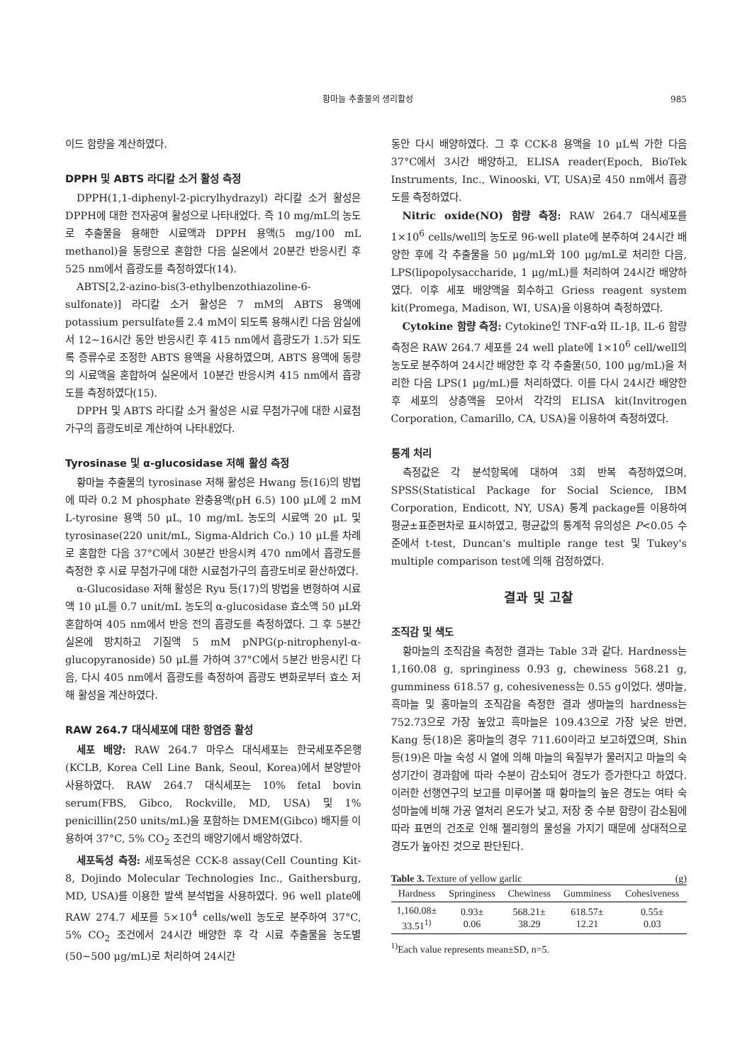황마늘 추출물의 생리활성 985
이드 함량을 계산하였다.
DPPH 및 ABTS 라디칼 소거 활성 측정
DPPH(1,1-diphenyl-2-picrylhydrazyl) 라디칼 소거 활성은 DPPH에 대한 전자공여 활성으로 나타내었다. 즉 10 mg/mL의 농도로 추출물을 용해한 시료액과 DPPH 용액(5 mg/100 mL methanol)을 동량으로 혼합한 다음 실온에서 20분간 반응시킨 후 525 nm에서 흡광도를 측정하였다(14).
ABTS[2,2-azino-bis(3-ethylbenzothiazoline-6-sulfonate)] 라디칼 소거 활성은 7 mM의 ABTS 용액에 potassium persulfate를 2.4 mM이 되도록 용해시킨 다음 암실에서 12~16시간 동안 반응시킨 후 415 nm에서 흡광도가 1.5가 되도록 증류수로 조정한 ABTS 용액을 사용하였으며, ABTS 용액에 동량의 시료액을 혼합하여 실온에서 10분간 반응시켜 415 nm에서 흡광도를 측정하였다(15).
DPPH 및 ABTS 라디칼 소거 활성은 시료 무첨가구에 대한 시료첨가구의 흡광도비로 계산하여 나타내었다.
Tyrosinase 및 α-glucosidase 저해 활성 측정
황마늘 추출물의 tyrosinase 저해 활성은 Hwang 등(16)의 방법에 따라 0.2 M phosphate 완충용액(pH 6.5) 100 μL에 2 mM L-tyrosine 용액 50 μL, 10 mg/mL 농도의 시료액 20 μL 및 tyrosinase(220 unit/mL, Sigma-Aldrich Co.) 10 μL를 차례로 혼합한 다음 37°C에서 30분간 반응시켜 470 nm에서 흡광도를 측정한 후 시료 무첨가구에 대한 시료첨가구의 흡광도비로 환산하였다.
α-Glucosidase 저해 활성은 Ryu 등(17)의 방법을 변형하여 시료액 10 μL를 0.7 unit/mL 농도의 α-glucosidase 효소액 50 μL와 혼합하여 405 nm에서 반응 전의 흡광도를 측정하였다. 그 후 5분간 실온에 방치하고 기질액 5 mM pNPG(p-nitrophenyl-α-glucopyranoside) 50 μL를 가하여 37°C에서 5분간 반응시킨 다음, 다시 405 nm에서 흡광도를 측정하여 흡광도 변화로부터 효소 저해 활성을 계산하였다.
RAW 264.7 대식세포에 대한 항염증 활성
세포 배양: RAW 264.7 마우스 대식세포는 한국세포주은행(KCLB, Korea Cell Line Bank, Seoul, Korea)에서 분양받아 사용하였다. RAW 264.7 대식세포는 10% fetal bovin serum(FBS, Gibco, Rockville, MD, USA) 및 1% penicillin(250 units/mL)을 포함하는 DMEM(Gibco) 배지를 이용하여 37°C, 5% CO<sub>2</sub> 조건의 배양기에서 배양하였다.
세포독성 측정: 세포독성은 CCK-8 assay(Cell Counting Kit-8, Dojindo Molecular Technologies Inc., Gaithersburg, MD, USA)를 이용한 발색 분석법을 사용하였다. 96 well plate에 RAW 274.7 세포를 5×10<sup>4</sup> cells/well 농도로 분주하여 37°C, 5% CO<sub>2</sub> 조건에서 24시간 배양한 후 각 시료 추출물을 농도별(50~500 μg/mL)로 처리하여 24시간
동안 다시 배양하였다. 그 후 CCK-8 용액을 10 μL씩 가한 다음 37°C에서 3시간 배양하고, ELISA reader(Epoch, BioTek Instruments, Inc., Winooski, VT, USA)로 450 nm에서 흡광도를 측정하였다.
Nitric oxide(NO) 함량 측정: RAW 264.7 대식세포를 1×10<sup>6</sup> cells/well의 농도로 96-well plate에 분주하여 24시간 배양한 후에 각 추출물을 50 μg/mL와 100 μg/mL로 처리한 다음, LPS(lipopolysaccharide, 1 μg/mL)를 처리하여 24시간 배양하였다. 이후 세포 배양액을 회수하고 Griess reagent system kit(Promega, Madison, WI, USA)을 이용하여 측정하였다.
Cytokine 함량 측정: Cytokine인 TNF-α와 IL-1β, IL-6 함량 측정은 RAW 264.7 세포를 24 well plate에 1×10<sup>6</sup> cell/well의 농도로 분주하여 24시간 배양한 후 각 추출물(50, 100 μg/mL)을 처리한 다음 LPS(1 μg/mL)를 처리하였다. 이를 다시 24시간 배양한 후 세포의 상층액을 모아서 각각의 ELISA kit(Invitrogen Corporation, Camarillo, CA, USA)을 이용하여 측정하였다.
통계 처리
측정값은 각 분석항목에 대하여 3회 반복 측정하였으며, SPSS(Statistical Package for Social Science, IBM Corporation, Endicott, NY, USA) 통계 package를 이용하여 평균±표준편차로 표시하였고, 평균값의 통계적 유의성은 P<0.05 수준에서 t-test, Duncan's multiple range test 및 Tukey's multiple comparison test에 의해 검정하였다.
결과 및 고찰
조직감 및 색도
황마늘의 조직감을 측정한 결과는 Table 3과 같다. Hardness는 1,160.08 g, springiness 0.93 g, chewiness 568.21 g, gumminess 618.57 g, cohesiveness는 0.55 g이었다. 생마늘, 흑마늘 및 홍마늘의 조직감을 측정한 결과 생마늘의 hardness는 752.73으로 가장 높았고 흑마늘은 109.43으로 가장 낮은 반면, Kang 등(18)은 홍마늘의 경우 711.60이라고 보고하였으며, Shin 등(19)은 마늘 숙성 시 열에 의해 마늘의 육질부가 물러지고 마늘의 숙성기간이 경과함에 따라 수분이 감소되어 경도가 증가한다고 하였다. 이러한 선행연구의 보고를 미루어볼 때 황마늘의 높은 경도는 여타 숙성마늘에 비해 가공 열처리 온도가 낮고, 저장 중 수분 함량이 감소됨에 따라 표면의 건조로 인해 젤리형의 물성을 가지기 때문에 상대적으로 경도가 높아진 것으로 판단된다.
Table 3. Texture of yellow garlic (g)
| Hardness | Springiness | Chewiness | Gumminess | Cohesiveness |
| --- | --- | --- | --- | --- |
| 1,160.08± 33.51<sup>1)</sup> | 0.93± 0.06 | 568.21± 38.29 | 618.57± 12.21 | 0.55± 0.03 |
<sup>1)</sup> Each value represents mean±SD, n=5.